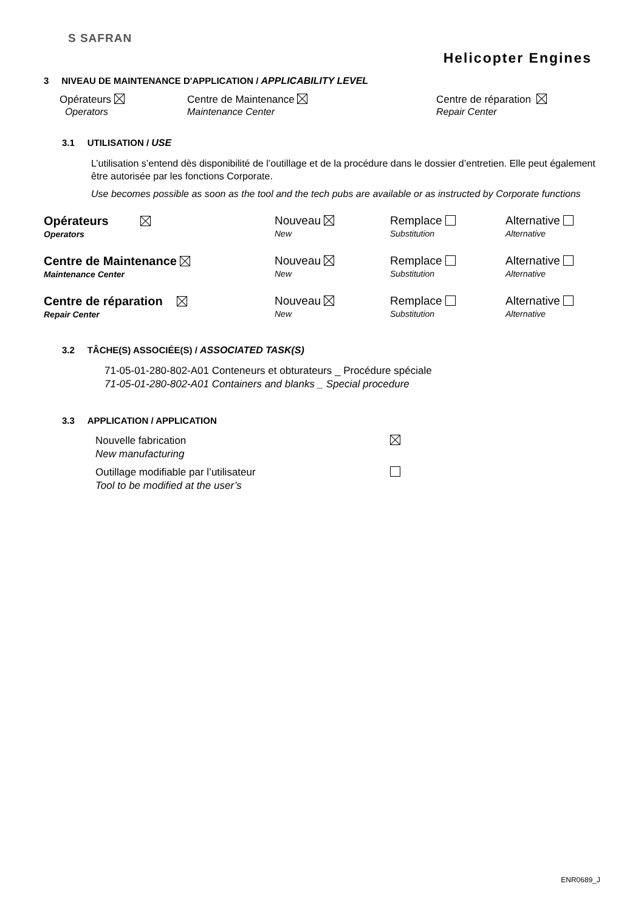S SAFRAN
Helicopter Engines
3 NIVEAU DE MAINTENANCE D'APPLICATION / APPLICABILITY LEVEL
Opérateurs
Operators
Centre de Maintenance
Maintenance Center
Centre de réparation
Repair Center
3.1 UTILISATION / USE
L’utilisation s’entend dès disponibilité de l’outillage et de la procédure dans le dossier d’entretien. Elle peut également être autorisée par les fonctions Corporate.
Use becomes possible as soon as the tool and the tech pubs are available or as instructed by Corporate functions
Opérateurs
Operators
Nouveau
New
Remplace
Substitution
Alternative
Alternative
Centre de Maintenance
Maintenance Center
Nouveau
New
Remplace
Substitution
Alternative
Alternative
Centre de réparation
Repair Center
Nouveau
New
Remplace
Substitution
Alternative
Alternative
3.2 TÂCHE(S) ASSOCIÉE(S) / ASSOCIATED TASK(S)
71-05-01-280-802-A01 Conteneurs et obturateurs _ Procédure spéciale
71-05-01-280-802-A01 Containers and blanks _ Special procedure
3.3 APPLICATION / APPLICATION
Nouvelle fabrication
New manufacturing
Outillage modifiable par l’utilisateur
Tool to be modified at the user’s
ENR0689_J